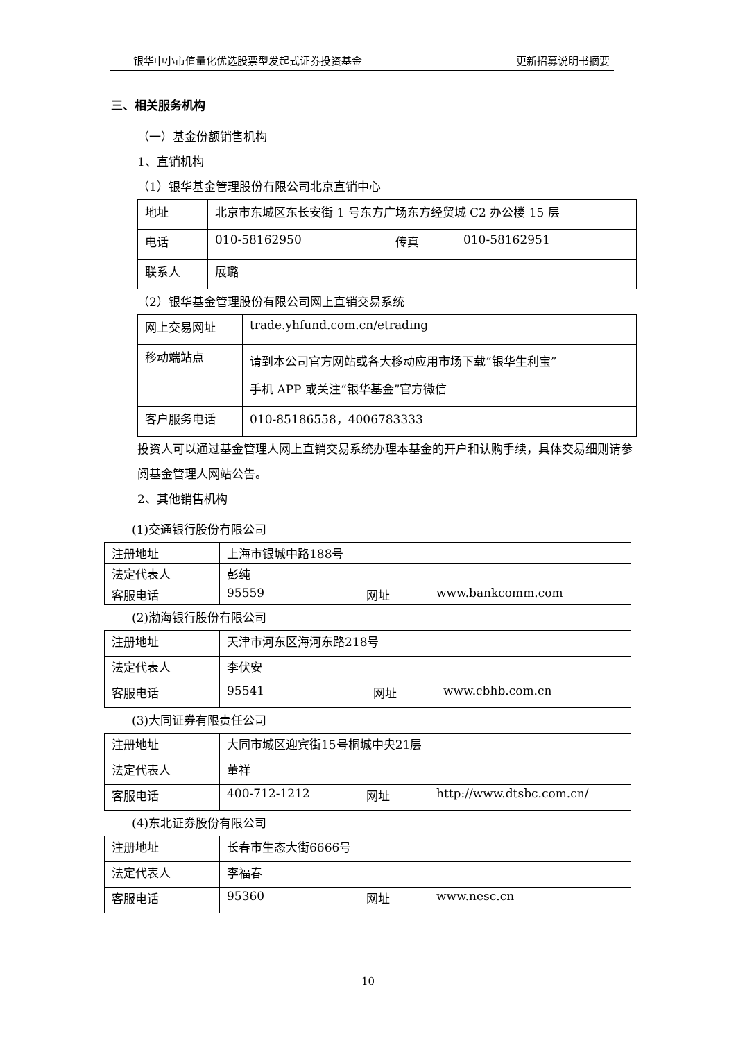银华中小市值量化优选股票型发起式证券投资基金 更新招募说明书摘要
三、相关服务机构
（一）基金份额销售机构
1、直销机构
（1）银华基金管理股份有限公司北京直销中心
| 地址 | 北京市东城区东长安街 1 号东方广场东方经贸城 C2 办公楼 15 层 | | |
| 电话 | 010-58162950 | 传真 | 010-58162951 |
| 联系人 | 展璐 | | |
（2）银华基金管理股份有限公司网上直销交易系统
| 网上交易网址 | trade.yhfund.com.cn/etrading |
| 移动端站点 | 请到本公司官方网站或各大移动应用市场下载“银华生利宝” 手机 APP 或关注“银华基金”官方微信 |
| 客户服务电话 | 010-85186558，4006783333 |
投资人可以通过基金管理人网上直销交易系统办理本基金的开户和认购手续，具体交易细则请参阅基金管理人网站公告。
2、其他销售机构
(1)交通银行股份有限公司
| 注册地址 | 上海市银城中路188号 | | |
| 法定代表人 | 彭纯 | | |
| 客服电话 | 95559 | 网址 | www.bankcomm.com |
(2)渤海银行股份有限公司
| 注册地址 | 天津市河东区海河东路218号 | | |
| 法定代表人 | 李伏安 | | |
| 客服电话 | 95541 | 网址 | www.cbhb.com.cn |
(3)大同证券有限责任公司
| 注册地址 | 大同市城区迎宾街15号桐城中央21层 | | |
| 法定代表人 | 董祥 | | |
| 客服电话 | 400-712-1212 | 网址 | http://www.dtsbc.com.cn/ |
(4)东北证券股份有限公司
| 注册地址 | 长春市生态大街6666号 | | |
| 法定代表人 | 李福春 | | |
| 客服电话 | 95360 | 网址 | www.nesc.cn |
10